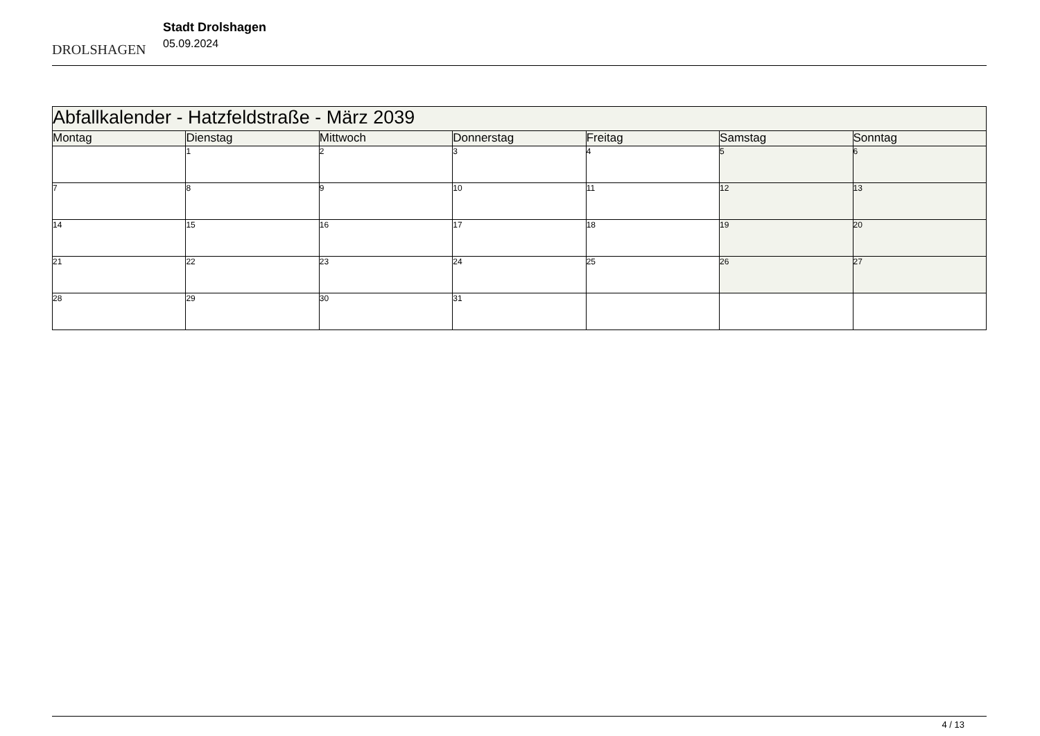DROLSHAGEN
Stadt Drolshagen
05.09.2024
| Abfallkalender - Hatzfeldstraße - März 2039 | | | | | | |
| --- | --- | --- | --- | --- | --- | --- |
| Montag | Dienstag | Mittwoch | Donnerstag | Freitag | Samstag | Sonntag |
| | 1 | 2 | 3 | 4 | 5 | 6 |
| 7 | 8 | 9 | 10 | 11 | 12 | 13 |
| 14 | 15 | 16 | 17 | 18 | 19 | 20 |
| 21 | 22 | 23 | 24 | 25 | 26 | 27 |
| 28 | 29 | 30 | 31 | | | |
4 / 13